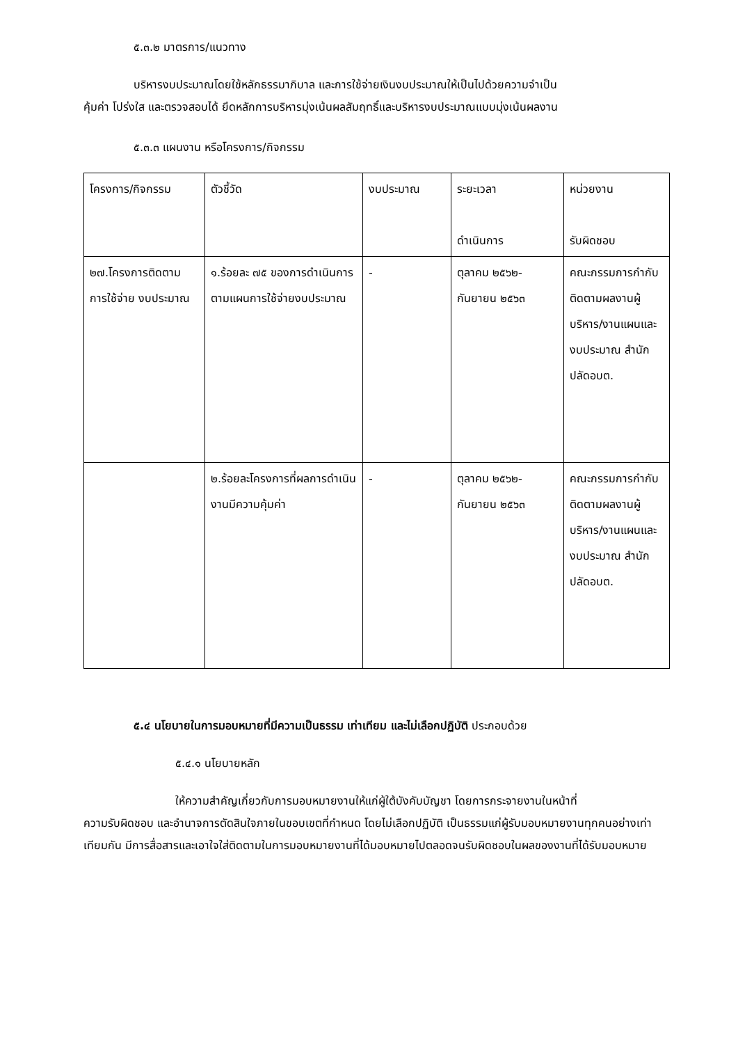๕.๓.๒ มาตรการ/แนวทาง
บริหารงบประมาณโดยใช้หลักธรรมาภิบาล และการใช้จ่ายเงินงบประมาณให้เป็นไปด้วยความจำเป็น
คุ้มค่า โปร่งใส และตรวจสอบได้ ยึดหลักการบริหารมุ่งเน้นผลสัมฤทธิ์และบริหารงบประมาณแบบมุ่งเน้นผลงาน
๕.๓.๓ แผนงาน หรือโครงการ/กิจกรรม
| โครงการ/กิจกรรม | ตัวชี้วัด | งบประมาณ | ระยะเวลา ดำเนินการ | หน่วยงาน รับผิดชอบ |
| ๒๗.โครงการติดตาม การใช้จ่าย งบประมาณ | ๑.ร้อยละ ๗๕ ของการดำเนินการตามแผนการใช้จ่ายงบประมาณ | - | ตุลาคม ๒๕๖๒-กันยายน ๒๕๖๓ | คณะกรรมการกำกับติดตามผลงานผู้บริหาร/งานแผนและ งบประมาณ สำนักปลัดอบต. |
| | ๒.ร้อยละโครงการที่ผลการดำเนินงานมีความคุ้มค่า | - | ตุลาคม ๒๕๖๒-กันยายน ๒๕๖๓ | คณะกรรมการกำกับติดตามผลงานผู้บริหาร/งานแผนและ งบประมาณ สำนักปลัดอบต. |
๕.๔ นโยบายในการมอบหมายที่มีความเป็นธรรม เท่าเทียม และไม่เลือกปฏิบัติ ประกอบด้วย
๕.๔.๑ นโยบายหลัก
ให้ความสำคัญเกี่ยวกับการมอบหมายงานให้แก่ผู้ใต้บังคับบัญชา โดยการกระจายงานในหน้าที่
ความรับผิดชอบ และอำนาจการตัดสินใจภายในขอบเขตที่กำหนด โดยไม่เลือกปฏิบัติ เป็นธรรมแก่ผู้รับมอบหมายงานทุกคนอย่างเท่าเทียมกัน มีการสื่อสารและเอาใจใส่ติดตามในการมอบหมายงานที่ได้มอบหมายไปตลอดจนรับผิดชอบในผลของงานที่ได้รับมอบหมาย